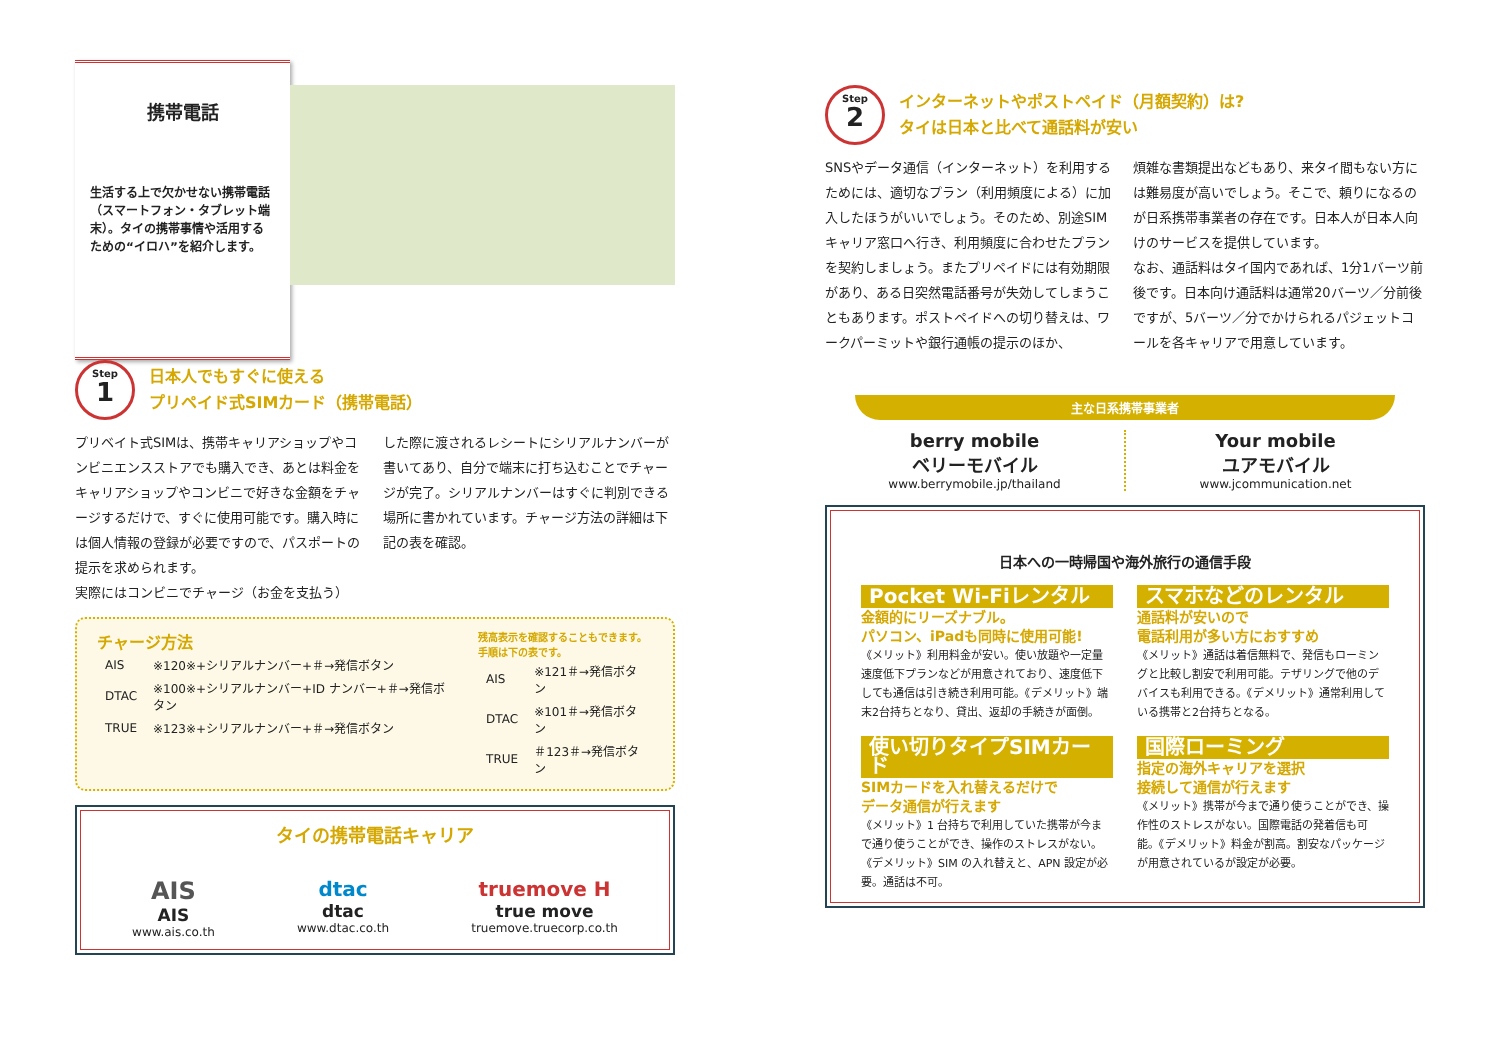携帯電話
生活する上で欠かせない携帯電話（スマートフォン・タブレット端末）。タイの携帯事情や活用するための“イロハ”を紹介します。
Step
1
日本人でもすぐに使える
プリペイド式SIMカード（携帯電話）
プリベイト式SIMは、携帯キャリアショップやコンビニエンスストアでも購入でき、あとは料金をキャリアショップやコンビニで好きな金額をチャージするだけで、すぐに使用可能です。購入時には個人情報の登録が必要ですので、パスポートの提示を求められます。
実際にはコンビニでチャージ（お金を支払う）
した際に渡されるレシートにシリアルナンバーが書いてあり、自分で端末に打ち込むことでチャージが完了。シリアルナンバーはすぐに判別できる場所に書かれています。チャージ方法の詳細は下記の表を確認。
チャージ方法
| AIS | ※120※+シリアルナンバー+＃→発信ボタン |
| DTAC | ※100※+シリアルナンバー+ID ナンバー+＃→発信ボタン |
| TRUE | ※123※+シリアルナンバー+＃→発信ボタン |
残高表示を確認することもできます。
手順は下の表です。
| AIS | ※121＃→発信ボタン |
| DTAC | ※101＃→発信ボタン |
| TRUE | ＃123＃→発信ボタン |
タイの携帯電話キャリア
AIS
AIS
www.ais.co.th
dtac
dtac
www.dtac.co.th
truemove H
true move
truemove.truecorp.co.th
Step
2
インターネットやポストペイド（月額契約）は?
タイは日本と比べて通話料が安い
SNSやデータ通信（インターネット）を利用するためには、適切なプラン（利用頻度による）に加入したほうがいいでしょう。そのため、別途SIMキャリア窓口へ行き、利用頻度に合わせたプランを契約しましょう。またプリペイドには有効期限があり、ある日突然電話番号が失効してしまうこともあります。ポストペイドへの切り替えは、ワークパーミットや銀行通帳の提示のほか、
煩雑な書類提出などもあり、来タイ間もない方には難易度が高いでしょう。そこで、頼りになるのが日系携帯事業者の存在です。日本人が日本人向けのサービスを提供しています。
なお、通話料はタイ国内であれば、1分1バーツ前後です。日本向け通話料は通常20バーツ／分前後ですが、5バーツ／分でかけられるパジェットコールを各キャリアで用意しています。
主な日系携帯事業者
berry mobile
ベリーモバイル
www.berrymobile.jp/thailand
Your mobile
ユアモバイル
www.jcommunication.net
日本への一時帰国や海外旅行の通信手段
Pocket Wi-Fiレンタル
金額的にリーズナブル。
パソコン、iPadも同時に使用可能!
《メリット》利用料金が安い。使い放題や一定量速度低下プランなどが用意されており、速度低下しても通信は引き続き利用可能。《デメリット》端末2台持ちとなり、貸出、返却の手続きが面倒。
スマホなどのレンタル
通話料が安いので
電話利用が多い方におすすめ
《メリット》通話は着信無料で、発信もローミングと比較し割安で利用可能。テザリングで他のデバイスも利用できる。《デメリット》通常利用している携帯と2台持ちとなる。
使い切りタイプSIMカード
SIMカードを入れ替えるだけで
データ通信が行えます
《メリット》1 台持ちで利用していた携帯が今まで通り使うことができ、操作のストレスがない。《デメリット》SIM の入れ替えと、APN 設定が必要。通話は不可。
国際ローミング
指定の海外キャリアを選択
接続して通信が行えます
《メリット》携帯が今まで通り使うことができ、操作性のストレスがない。国際電話の発着信も可能。《デメリット》料金が割高。割安なパッケージが用意されているが設定が必要。